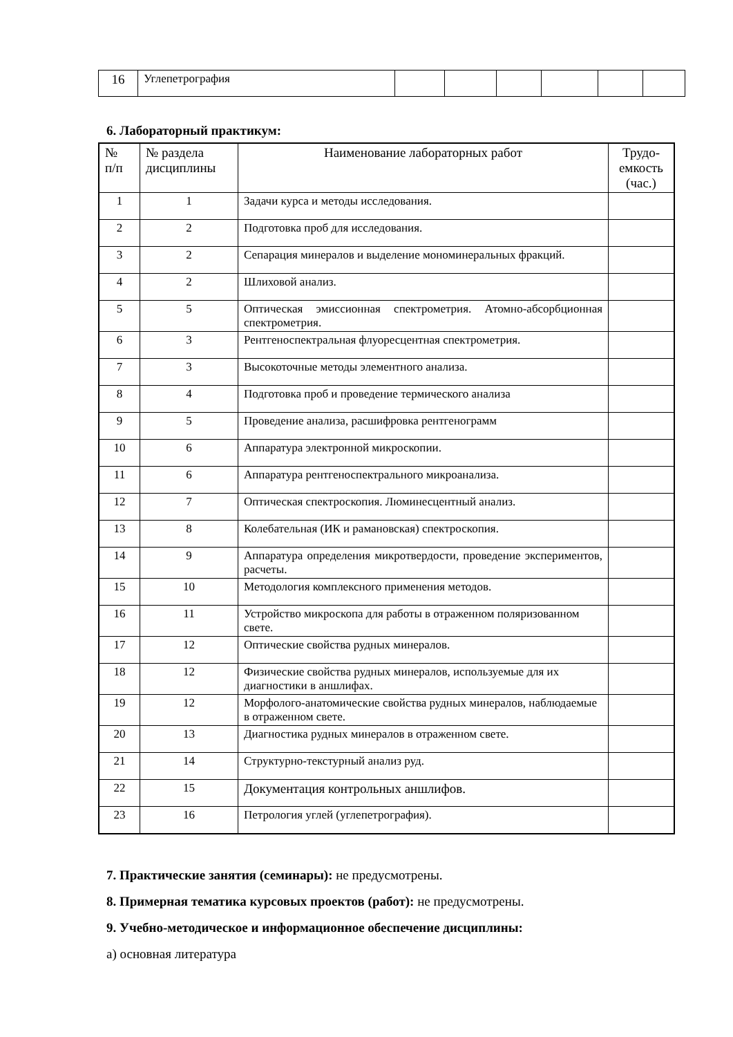| 16 | Углепетрография | | | | | | |
6. Лабораторный практикум:
| № п/п | № раздела дисциплины | Наименование лабораторных работ | Трудо- емкость (час.) |
| --- | --- | --- | --- |
| 1 | 1 | Задачи курса и методы исследования. | |
| 2 | 2 | Подготовка проб для исследования. | |
| 3 | 2 | Сепарация минералов и выделение мономинеральных фракций. | |
| 4 | 2 | Шлиховой анализ. | |
| 5 | 5 | Оптическая эмиссионная спектрометрия. Атомно-абсорбционная спектрометрия. | |
| 6 | 3 | Рентгеноспектральная флуоресцентная спектрометрия. | |
| 7 | 3 | Высокоточные методы элементного анализа. | |
| 8 | 4 | Подготовка проб и проведение термического анализа | |
| 9 | 5 | Проведение анализа, расшифровка рентгенограмм | |
| 10 | 6 | Аппаратура электронной микроскопии. | |
| 11 | 6 | Аппаратура рентгеноспектрального микроанализа. | |
| 12 | 7 | Оптическая спектроскопия. Люминесцентный анализ. | |
| 13 | 8 | Колебательная (ИК и рамановская) спектроскопия. | |
| 14 | 9 | Аппаратура определения микротвердости, проведение экспериментов, расчеты. | |
| 15 | 10 | Методология комплексного применения методов. | |
| 16 | 11 | Устройство микроскопа для работы в отраженном поляризованном свете. | |
| 17 | 12 | Оптические свойства рудных минералов. | |
| 18 | 12 | Физические свойства рудных минералов, используемые для их диагностики в аншлифах. | |
| 19 | 12 | Морфолого-анатомические свойства рудных минералов, наблюдаемые в отраженном свете. | |
| 20 | 13 | Диагностика рудных минералов в отраженном свете. | |
| 21 | 14 | Структурно-текстурный анализ руд. | |
| 22 | 15 | Документация контрольных аншлифов. | |
| 23 | 16 | Петрология углей (углепетрография). | |
7. Практические занятия (семинары): не предусмотрены.
8. Примерная тематика курсовых проектов (работ): не предусмотрены.
9. Учебно-методическое и информационное обеспечение дисциплины:
а) основная литература